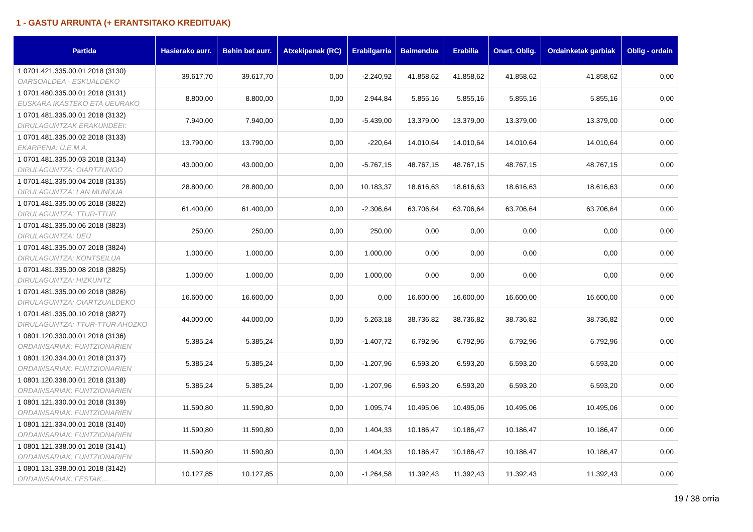1 - GASTU ARRUNTA (+ ERANTSITAKO KREDITUAK)
| Partida | Hasierako aurr. | Behin bet aurr. | Atxekipenak (RC) | Erabilgarria | Baimendua | Erabilia | Onart. Oblig. | Ordainketak garbiak | Oblig - ordain |
| --- | --- | --- | --- | --- | --- | --- | --- | --- | --- |
| 1 0701.421.335.00.01 2018 (3130) OARSOALDEA - ESKUALDEKO | 39.617,70 | 39.617,70 | 0,00 | -2.240,92 | 41.858,62 | 41.858,62 | 41.858,62 | 41.858,62 | 0,00 |
| 1 0701.480.335.00.01 2018 (3131) EUSKARA IKASTEKO ETA UEURAKO | 8.800,00 | 8.800,00 | 0,00 | 2.944,84 | 5.855,16 | 5.855,16 | 5.855,16 | 5.855,16 | 0,00 |
| 1 0701.481.335.00.01 2018 (3132) DIRULAGUNTZAK ERAKUNDEEI: | 7.940,00 | 7.940,00 | 0,00 | -5.439,00 | 13.379,00 | 13.379,00 | 13.379,00 | 13.379,00 | 0,00 |
| 1 0701.481.335.00.02 2018 (3133) EKARPENA: U.E.M.A. | 13.790,00 | 13.790,00 | 0,00 | -220,64 | 14.010,64 | 14.010,64 | 14.010,64 | 14.010,64 | 0,00 |
| 1 0701.481.335.00.03 2018 (3134) DIRULAGUNTZA: OIARTZUNGO | 43.000,00 | 43.000,00 | 0,00 | -5.767,15 | 48.767,15 | 48.767,15 | 48.767,15 | 48.767,15 | 0,00 |
| 1 0701.481.335.00.04 2018 (3135) DIRULAGUNTZA: LAN MUNDUA | 28.800,00 | 28.800,00 | 0,00 | 10.183,37 | 18.616,63 | 18.616,63 | 18.616,63 | 18.616,63 | 0,00 |
| 1 0701.481.335.00.05 2018 (3822) DIRULAGUNTZA: TTUR-TTUR | 61.400,00 | 61.400,00 | 0,00 | -2.306,64 | 63.706,64 | 63.706,64 | 63.706,64 | 63.706,64 | 0,00 |
| 1 0701.481.335.00.06 2018 (3823) DIRULAGUNTZA: UEU | 250,00 | 250,00 | 0,00 | 250,00 | 0,00 | 0,00 | 0,00 | 0,00 | 0,00 |
| 1 0701.481.335.00.07 2018 (3824) DIRULAGUNTZA: KONTSEILUA | 1.000,00 | 1.000,00 | 0,00 | 1.000,00 | 0,00 | 0,00 | 0,00 | 0,00 | 0,00 |
| 1 0701.481.335.00.08 2018 (3825) DIRULAGUNTZA: HIZKUNTZ | 1.000,00 | 1.000,00 | 0,00 | 1.000,00 | 0,00 | 0,00 | 0,00 | 0,00 | 0,00 |
| 1 0701.481.335.00.09 2018 (3826) DIRULAGUNTZA: OIARTZUALDEKO | 16.600,00 | 16.600,00 | 0,00 | 0,00 | 16.600,00 | 16.600,00 | 16.600,00 | 16.600,00 | 0,00 |
| 1 0701.481.335.00.10 2018 (3827) DIRULAGUNTZA: TTUR-TTUR AHOZKO | 44.000,00 | 44.000,00 | 0,00 | 5.263,18 | 38.736,82 | 38.736,82 | 38.736,82 | 38.736,82 | 0,00 |
| 1 0801.120.330.00.01 2018 (3136) ORDAINSARIAK: FUNTZIONARIEN | 5.385,24 | 5.385,24 | 0,00 | -1.407,72 | 6.792,96 | 6.792,96 | 6.792,96 | 6.792,96 | 0,00 |
| 1 0801.120.334.00.01 2018 (3137) ORDAINSARIAK: FUNTZIONARIEN | 5.385,24 | 5.385,24 | 0,00 | -1.207,96 | 6.593,20 | 6.593,20 | 6.593,20 | 6.593,20 | 0,00 |
| 1 0801.120.338.00.01 2018 (3138) ORDAINSARIAK: FUNTZIONARIEN | 5.385,24 | 5.385,24 | 0,00 | -1.207,96 | 6.593,20 | 6.593,20 | 6.593,20 | 6.593,20 | 0,00 |
| 1 0801.121.330.00.01 2018 (3139) ORDAINSARIAK: FUNTZIONARIEN | 11.590,80 | 11.590,80 | 0,00 | 1.095,74 | 10.495,06 | 10.495,06 | 10.495,06 | 10.495,06 | 0,00 |
| 1 0801.121.334.00.01 2018 (3140) ORDAINSARIAK: FUNTZIONARIEN | 11.590,80 | 11.590,80 | 0,00 | 1.404,33 | 10.186,47 | 10.186,47 | 10.186,47 | 10.186,47 | 0,00 |
| 1 0801.121.338.00.01 2018 (3141) ORDAINSARIAK: FUNTZIONARIEN | 11.590,80 | 11.590,80 | 0,00 | 1.404,33 | 10.186,47 | 10.186,47 | 10.186,47 | 10.186,47 | 0,00 |
| 1 0801.131.338.00.01 2018 (3142) ORDAINSARIAK: FESTAK,... | 10.127,85 | 10.127,85 | 0,00 | -1.264,58 | 11.392,43 | 11.392,43 | 11.392,43 | 11.392,43 | 0,00 |
19 / 38 orria